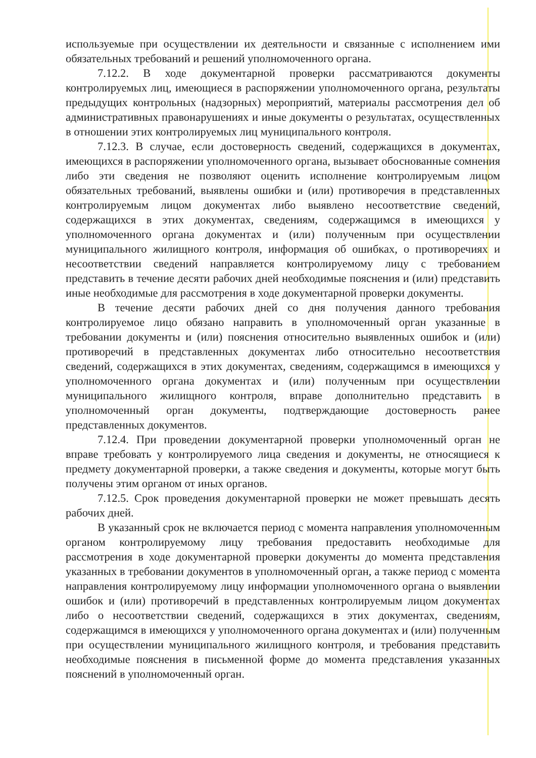используемые при осуществлении их деятельности и связанные с исполнением ими обязательных требований и решений уполномоченного органа.
7.12.2. В ходе документарной проверки рассматриваются документы контролируемых лиц, имеющиеся в распоряжении уполномоченного органа, результаты предыдущих контрольных (надзорных) мероприятий, материалы рассмотрения дел об административных правонарушениях и иные документы о результатах, осуществленных в отношении этих контролируемых лиц муниципального контроля.
7.12.3. В случае, если достоверность сведений, содержащихся в документах, имеющихся в распоряжении уполномоченного органа, вызывает обоснованные сомнения либо эти сведения не позволяют оценить исполнение контролируемым лицом обязательных требований, выявлены ошибки и (или) противоречия в представленных контролируемым лицом документах либо выявлено несоответствие сведений, содержащихся в этих документах, сведениям, содержащимся в имеющихся у уполномоченного органа документах и (или) полученным при осуществлении муниципального жилищного контроля, информация об ошибках, о противоречиях и несоответствии сведений направляется контролируемому лицу с требованием представить в течение десяти рабочих дней необходимые пояснения и (или) представить иные необходимые для рассмотрения в ходе документарной проверки документы.
В течение десяти рабочих дней со дня получения данного требования контролируемое лицо обязано направить в уполномоченный орган указанные в требовании документы и (или) пояснения относительно выявленных ошибок и (или) противоречий в представленных документах либо относительно несоответствия сведений, содержащихся в этих документах, сведениям, содержащимся в имеющихся у уполномоченного органа документах и (или) полученным при осуществлении муниципального жилищного контроля, вправе дополнительно представить в уполномоченный орган документы, подтверждающие достоверность ранее представленных документов.
7.12.4. При проведении документарной проверки уполномоченный орган не вправе требовать у контролируемого лица сведения и документы, не относящиеся к предмету документарной проверки, а также сведения и документы, которые могут быть получены этим органом от иных органов.
7.12.5. Срок проведения документарной проверки не может превышать десять рабочих дней.
В указанный срок не включается период с момента направления уполномоченным органом контролируемому лицу требования предоставить необходимые для рассмотрения в ходе документарной проверки документы до момента представления указанных в требовании документов в уполномоченный орган, а также период с момента направления контролируемому лицу информации уполномоченного органа о выявлении ошибок и (или) противоречий в представленных контролируемым лицом документах либо о несоответствии сведений, содержащихся в этих документах, сведениям, содержащимся в имеющихся у уполномоченного органа документах и (или) полученным при осуществлении муниципального жилищного контроля, и требования представить необходимые пояснения в письменной форме до момента представления указанных пояснений в уполномоченный орган.